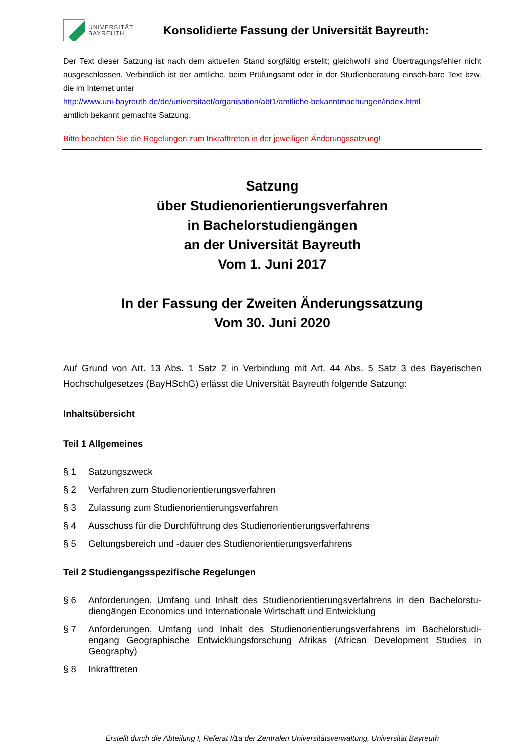UNIVERSITÄT
BAYREUTH
Konsolidierte Fassung der Universität Bayreuth:
Der Text dieser Satzung ist nach dem aktuellen Stand sorgfältig erstellt; gleichwohl sind Übertragungsfehler nicht ausgeschlossen. Verbindlich ist der amtliche, beim Prüfungsamt oder in der Studienberatung einseh-bare Text bzw. die im Internet unter
http://www.uni-bayreuth.de/de/universitaet/organisation/abt1/amtliche-bekanntmachungen/index.html
amtlich bekannt gemachte Satzung.
Bitte beachten Sie die Regelungen zum Inkrafttreten in der jeweiligen Änderungssatzung!
Satzung
über Studienorientierungsverfahren
in Bachelorstudiengängen
an der Universität Bayreuth
Vom 1. Juni 2017
In der Fassung der Zweiten Änderungssatzung
Vom 30. Juni 2020
Auf Grund von Art. 13 Abs. 1 Satz 2 in Verbindung mit Art. 44 Abs. 5 Satz 3 des Bayerischen Hochschulgesetzes (BayHSchG) erlässt die Universität Bayreuth folgende Satzung:
Inhaltsübersicht
Teil 1 Allgemeines
§ 1 Satzungszweck
§ 2 Verfahren zum Studienorientierungsverfahren
§ 3 Zulassung zum Studienorientierungsverfahren
§ 4 Ausschuss für die Durchführung des Studienorientierungsverfahrens
§ 5 Geltungsbereich und -dauer des Studienorientierungsverfahrens
Teil 2 Studiengangsspezifische Regelungen
§ 6 Anforderungen, Umfang und Inhalt des Studienorientierungsverfahrens in den Bachelorstu-diengängen Economics und Internationale Wirtschaft und Entwicklung
§ 7 Anforderungen, Umfang und Inhalt des Studienorientierungsverfahrens im Bachelorstudi-engang Geographische Entwicklungsforschung Afrikas (African Development Studies in Geography)
§ 8 Inkrafttreten
Erstellt durch die Abteilung I, Referat I/1a der Zentralen Universitätsverwaltung, Universität Bayreuth